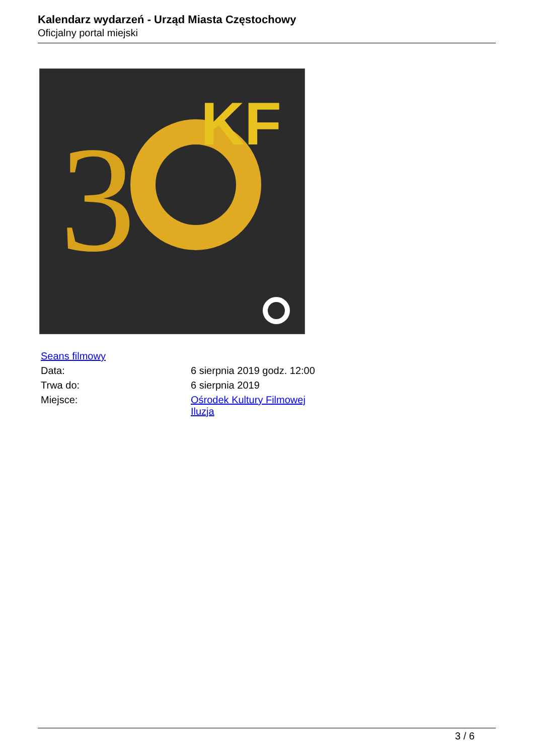Kalendarz wydarzeń - Urząd Miasta Częstochowy
Oficjalny portal miejski
3
KF
| Seans filmowy | |
| Data: | 6 sierpnia 2019 godz. 12:00 |
| Trwa do: | 6 sierpnia 2019 |
| Miejsce: | Ośrodek Kultury Filmowej Iluzja |
3 / 6